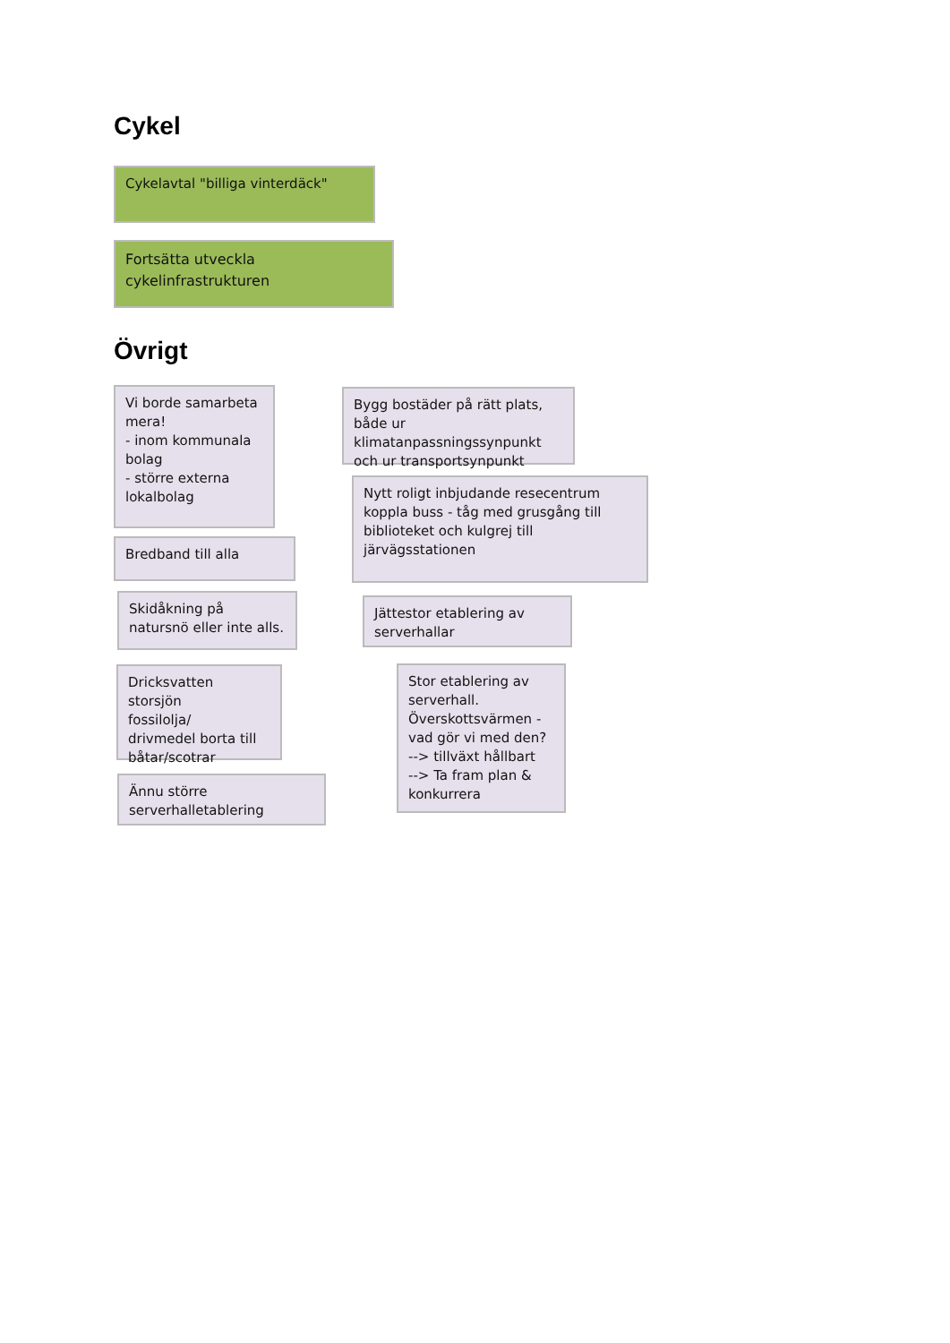Cykel
Cykelavtal "billiga vinterdäck"
Fortsätta utveckla
cykelinfrastrukturen
Övrigt
Vi borde samarbeta mera!
- inom kommunala bolag
- större externa lokalbolag
Bredband till alla
Skidåkning på natursnö eller inte alls.
Dricksvatten storsjön
fossilolja/
drivmedel borta till båtar/scotrar
Ännu större serverhalletablering
Bygg bostäder på rätt plats, både ur klimatanpassningssynpunkt och ur transportsynpunkt
Nytt roligt inbjudande resecentrum koppla buss - tåg med grusgång till biblioteket och kulgrej till järvägsstationen
Jättestor etablering av serverhallar
Stor etablering av serverhall.
Överskottsvärmen - vad gör vi med den?
--> tillväxt hållbart
--> Ta fram plan & konkurrera